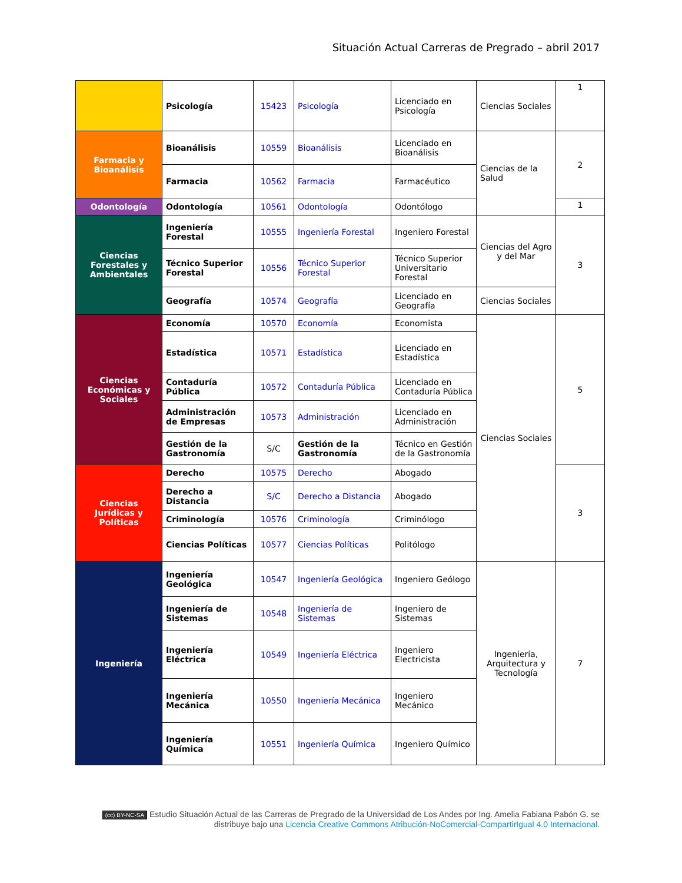Situación Actual Carreras de Pregrado – abril 2017
| | Psicología | 15423 | Psicología | Licenciado en Psicología | Ciencias Sociales | 1 |
| Farmacia y Bioanálisis | Bioanálisis | 10559 | Bioanálisis | Licenciado en Bioanálisis | Ciencias de la Salud | 2 |
| | Farmacia | 10562 | Farmacia | Farmacéutico | | |
| Odontología | Odontología | 10561 | Odontología | Odontólogo | | 1 |
| Ciencias Forestales y Ambientales | Ingeniería Forestal | 10555 | Ingeniería Forestal | Ingeniero Forestal | Ciencias del Agro y del Mar | 3 |
| | Técnico Superior Forestal | 10556 | Técnico Superior Forestal | Técnico Superior Universitario Forestal | | |
| | Geografía | 10574 | Geografía | Licenciado en Geografía | Ciencias Sociales | |
| Ciencias Económicas y Sociales | Economía | 10570 | Economía | Economista | Ciencias Sociales | 5 |
| | Estadística | 10571 | Estadística | Licenciado en Estadística | | |
| | Contaduría Pública | 10572 | Contaduría Pública | Licenciado en Contaduría Pública | | |
| | Administración de Empresas | 10573 | Administración | Licenciado en Administración | | |
| | Gestión de la Gastronomía | S/C | Gestión de la Gastronomía | Técnico en Gestión de la Gastronomía | | |
| Ciencias Jurídicas y Políticas | Derecho | 10575 | Derecho | Abogado | | 3 |
| | Derecho a Distancia | S/C | Derecho a Distancia | Abogado | | |
| | Criminología | 10576 | Criminología | Criminólogo | | |
| | Ciencias Políticas | 10577 | Ciencias Políticas | Politólogo | | |
| Ingeniería | Ingeniería Geológica | 10547 | Ingeniería Geológica | Ingeniero Geólogo | Ingeniería, Arquitectura y Tecnología | 7 |
| | Ingeniería de Sistemas | 10548 | Ingeniería de Sistemas | Ingeniero de Sistemas | | |
| | Ingeniería Eléctrica | 10549 | Ingeniería Eléctrica | Ingeniero Electricista | | |
| | Ingeniería Mecánica | 10550 | Ingeniería Mecánica | Ingeniero Mecánico | | |
| | Ingeniería Química | 10551 | Ingeniería Química | Ingeniero Químico | | |
(cc) BY-NC-SA Estudio Situación Actual de las Carreras de Pregrado de la Universidad de Los Andes por Ing. Amelia Fabiana Pabón G. se distribuye bajo una Licencia Creative Commons Atribución-NoComercial-CompartirIgual 4.0 Internacional.